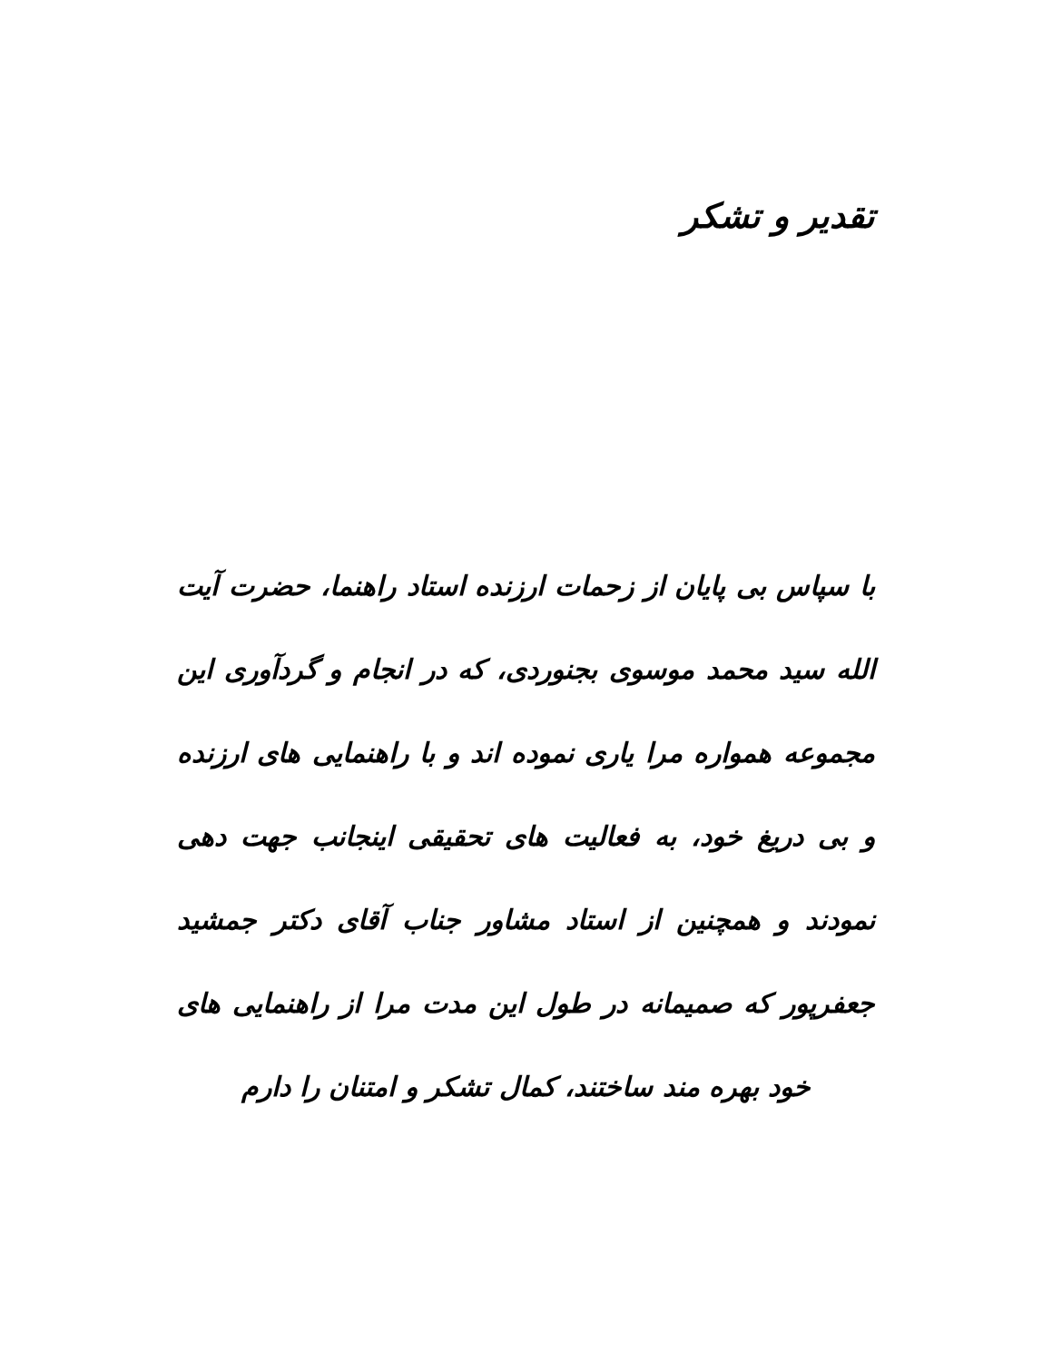تقدیر و تشکر
با سپاس بی پایان از زحمات ارزنده استاد راهنما، حضرت آیت الله سید محمد موسوی بجنوردی، که در انجام و گردآوری این مجموعه همواره مرا یاری نموده اند و با راهنمایی های ارزنده و بی دریغ خود، به فعالیت های تحقیقی اینجانب جهت دهی نمودند و همچنین از استاد مشاور جناب آقای دکتر جمشید جعفرپور که صمیمانه در طول این مدت مرا از راهنمایی های خود بهره مند ساختند، کمال تشکر و امتنان را دارم